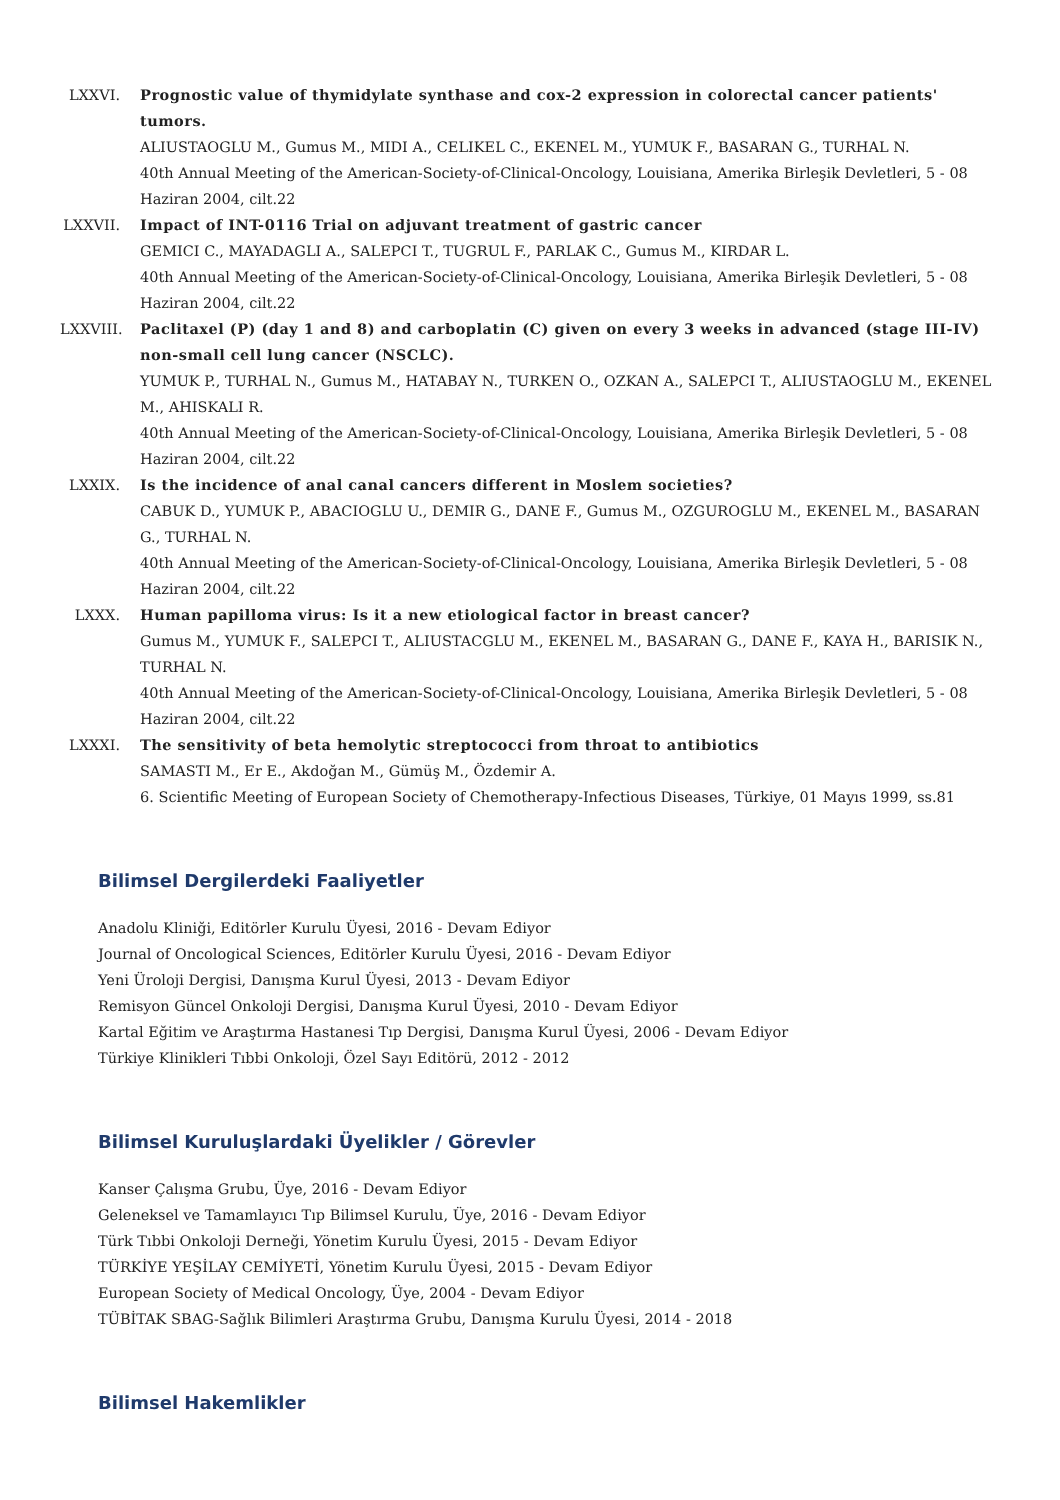LXXVI. Prognostic value of thymidylate synthase and cox-2 expression in colorectal cancer patients' tumors.
ALIUSTAOGLU M., Gumus M., MIDI A., CELIKEL C., EKENEL M., YUMUK F., BASARAN G., TURHAL N.
40th Annual Meeting of the American-Society-of-Clinical-Oncology, Louisiana, Amerika Birleşik Devletleri, 5 - 08 Haziran 2004, cilt.22
LXXVII.
Impact of INT-0116 Trial on adjuvant treatment of gastric cancer
GEMICI C., MAYADAGLI A., SALEPCI T., TUGRUL F., PARLAK C., Gumus M., KIRDAR L.
40th Annual Meeting of the American-Society-of-Clinical-Oncology, Louisiana, Amerika Birleşik Devletleri, 5 - 08 Haziran 2004, cilt.22
LXXVIII.
Paclitaxel (P) (day 1 and 8) and carboplatin (C) given on every 3 weeks in advanced (stage III-IV) non-small cell lung cancer (NSCLC).
YUMUK P., TURHAL N., Gumus M., HATABAY N., TURKEN O., OZKAN A., SALEPCI T., ALIUSTAOGLU M., EKENEL M., AHISKALI R.
40th Annual Meeting of the American-Society-of-Clinical-Oncology, Louisiana, Amerika Birleşik Devletleri, 5 - 08 Haziran 2004, cilt.22
LXXIX. Is the incidence of anal canal cancers different in Moslem societies?
CABUK D., YUMUK P., ABACIOGLU U., DEMIR G., DANE F., Gumus M., OZGUROGLU M., EKENEL M., BASARAN G., TURHAL N.
40th Annual Meeting of the American-Society-of-Clinical-Oncology, Louisiana, Amerika Birleşik Devletleri, 5 - 08 Haziran 2004, cilt.22
LXXX. Human papilloma virus: Is it a new etiological factor in breast cancer?
Gumus M., YUMUK F., SALEPCI T., ALIUSTACGLU M., EKENEL M., BASARAN G., DANE F., KAYA H., BARISIK N., TURHAL N.
40th Annual Meeting of the American-Society-of-Clinical-Oncology, Louisiana, Amerika Birleşik Devletleri, 5 - 08 Haziran 2004, cilt.22
LXXXI. The sensitivity of beta hemolytic streptococci from throat to antibiotics
SAMASTI M., Er E., Akdoğan M., Gümüş M., Özdemir A.
6. Scientific Meeting of European Society of Chemotherapy-Infectious Diseases, Türkiye, 01 Mayıs 1999, ss.81
Bilimsel Dergilerdeki Faaliyetler
Anadolu Kliniği, Editörler Kurulu Üyesi, 2016 - Devam Ediyor
Journal of Oncological Sciences, Editörler Kurulu Üyesi, 2016 - Devam Ediyor
Yeni Üroloji Dergisi, Danışma Kurul Üyesi, 2013 - Devam Ediyor
Remisyon Güncel Onkoloji Dergisi, Danışma Kurul Üyesi, 2010 - Devam Ediyor
Kartal Eğitim ve Araştırma Hastanesi Tıp Dergisi, Danışma Kurul Üyesi, 2006 - Devam Ediyor
Türkiye Klinikleri Tıbbi Onkoloji, Özel Sayı Editörü, 2012 - 2012
Bilimsel Kuruluşlardaki Üyelikler / Görevler
Kanser Çalışma Grubu, Üye, 2016 - Devam Ediyor
Geleneksel ve Tamamlayıcı Tıp Bilimsel Kurulu, Üye, 2016 - Devam Ediyor
Türk Tıbbi Onkoloji Derneği, Yönetim Kurulu Üyesi, 2015 - Devam Ediyor
TÜRKİYE YEŞİLAY CEMİYETİ, Yönetim Kurulu Üyesi, 2015 - Devam Ediyor
European Society of Medical Oncology, Üye, 2004 - Devam Ediyor
TÜBİTAK SBAG-Sağlık Bilimleri Araştırma Grubu, Danışma Kurulu Üyesi, 2014 - 2018
Bilimsel Hakemlikler